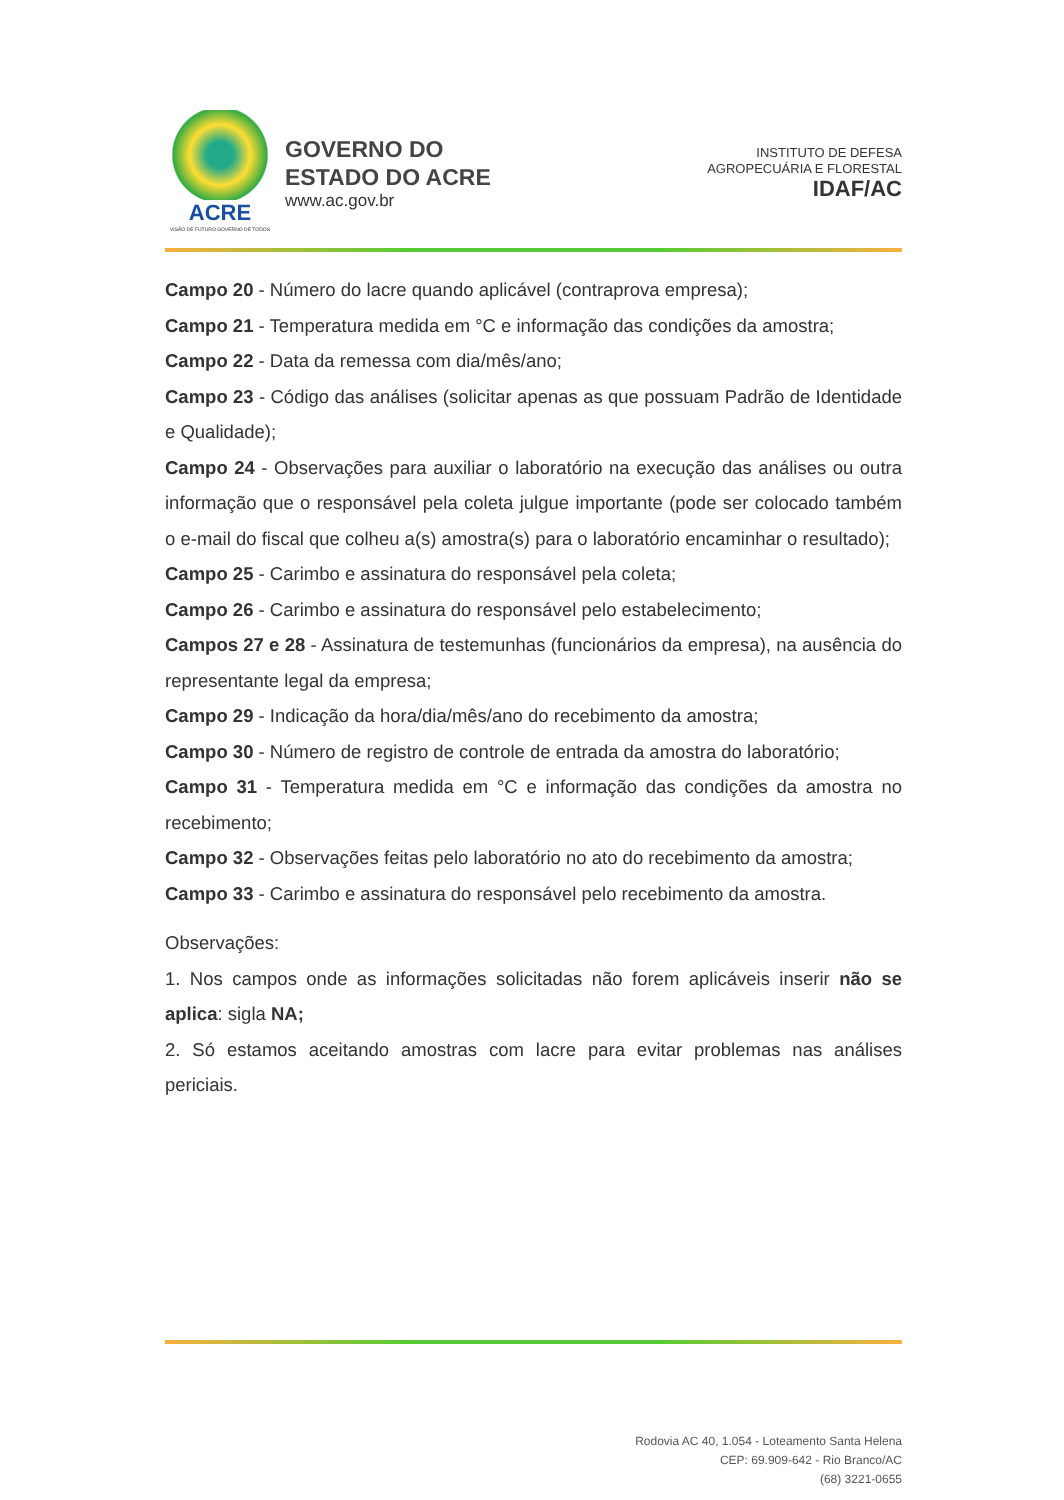ACRE
VISÃO DE FUTURO GOVERNO DE TODOS
GOVERNO DO
ESTADO DO ACRE
www.ac.gov.br
INSTITUTO DE DEFESA
AGROPECUÁRIA E FLORESTAL
IDAF/AC
Campo 20 - Número do lacre quando aplicável (contraprova empresa);
Campo 21 - Temperatura medida em °C e informação das condições da amostra;
Campo 22 - Data da remessa com dia/mês/ano;
Campo 23 - Código das análises (solicitar apenas as que possuam Padrão de Identidade e Qualidade);
Campo 24 - Observações para auxiliar o laboratório na execução das análises ou outra informação que o responsável pela coleta julgue importante (pode ser colocado também o e-mail do fiscal que colheu a(s) amostra(s) para o laboratório encaminhar o resultado);
Campo 25 - Carimbo e assinatura do responsável pela coleta;
Campo 26 - Carimbo e assinatura do responsável pelo estabelecimento;
Campos 27 e 28 - Assinatura de testemunhas (funcionários da empresa), na ausência do representante legal da empresa;
Campo 29 - Indicação da hora/dia/mês/ano do recebimento da amostra;
Campo 30 - Número de registro de controle de entrada da amostra do laboratório;
Campo 31 - Temperatura medida em °C e informação das condições da amostra no recebimento;
Campo 32 - Observações feitas pelo laboratório no ato do recebimento da amostra;
Campo 33 - Carimbo e assinatura do responsável pelo recebimento da amostra.
Observações:
1. Nos campos onde as informações solicitadas não forem aplicáveis inserir não se aplica: sigla NA;
2. Só estamos aceitando amostras com lacre para evitar problemas nas análises periciais.
Rodovia AC 40, 1.054 - Loteamento Santa Helena
CEP: 69.909-642 - Rio Branco/AC
(68) 3221-0655